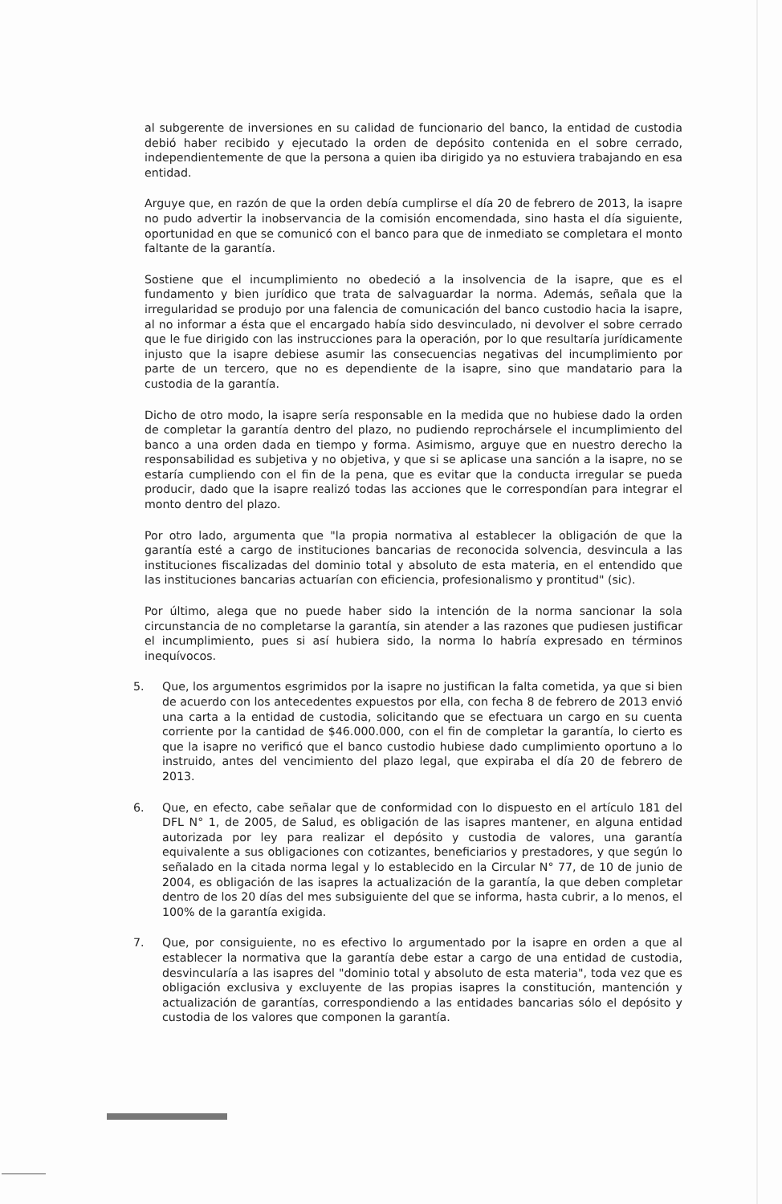al subgerente de inversiones en su calidad de funcionario del banco, la entidad de custodia debió haber recibido y ejecutado la orden de depósito contenida en el sobre cerrado, independientemente de que la persona a quien iba dirigido ya no estuviera trabajando en esa entidad.
Arguye que, en razón de que la orden debía cumplirse el día 20 de febrero de 2013, la isapre no pudo advertir la inobservancia de la comisión encomendada, sino hasta el día siguiente, oportunidad en que se comunicó con el banco para que de inmediato se completara el monto faltante de la garantía.
Sostiene que el incumplimiento no obedeció a la insolvencia de la isapre, que es el fundamento y bien jurídico que trata de salvaguardar la norma. Además, señala que la irregularidad se produjo por una falencia de comunicación del banco custodio hacia la isapre, al no informar a ésta que el encargado había sido desvinculado, ni devolver el sobre cerrado que le fue dirigido con las instrucciones para la operación, por lo que resultaría jurídicamente injusto que la isapre debiese asumir las consecuencias negativas del incumplimiento por parte de un tercero, que no es dependiente de la isapre, sino que mandatario para la custodia de la garantía.
Dicho de otro modo, la isapre sería responsable en la medida que no hubiese dado la orden de completar la garantía dentro del plazo, no pudiendo reprochársele el incumplimiento del banco a una orden dada en tiempo y forma. Asimismo, arguye que en nuestro derecho la responsabilidad es subjetiva y no objetiva, y que si se aplicase una sanción a la isapre, no se estaría cumpliendo con el fin de la pena, que es evitar que la conducta irregular se pueda producir, dado que la isapre realizó todas las acciones que le correspondían para integrar el monto dentro del plazo.
Por otro lado, argumenta que "la propia normativa al establecer la obligación de que la garantía esté a cargo de instituciones bancarias de reconocida solvencia, desvincula a las instituciones fiscalizadas del dominio total y absoluto de esta materia, en el entendido que las instituciones bancarias actuarían con eficiencia, profesionalismo y prontitud" (sic).
Por último, alega que no puede haber sido la intención de la norma sancionar la sola circunstancia de no completarse la garantía, sin atender a las razones que pudiesen justificar el incumplimiento, pues si así hubiera sido, la norma lo habría expresado en términos inequívocos.
5. Que, los argumentos esgrimidos por la isapre no justifican la falta cometida, ya que si bien de acuerdo con los antecedentes expuestos por ella, con fecha 8 de febrero de 2013 envió una carta a la entidad de custodia, solicitando que se efectuara un cargo en su cuenta corriente por la cantidad de $46.000.000, con el fin de completar la garantía, lo cierto es que la isapre no verificó que el banco custodio hubiese dado cumplimiento oportuno a lo instruido, antes del vencimiento del plazo legal, que expiraba el día 20 de febrero de 2013.
6. Que, en efecto, cabe señalar que de conformidad con lo dispuesto en el artículo 181 del DFL N° 1, de 2005, de Salud, es obligación de las isapres mantener, en alguna entidad autorizada por ley para realizar el depósito y custodia de valores, una garantía equivalente a sus obligaciones con cotizantes, beneficiarios y prestadores, y que según lo señalado en la citada norma legal y lo establecido en la Circular N° 77, de 10 de junio de 2004, es obligación de las isapres la actualización de la garantía, la que deben completar dentro de los 20 días del mes subsiguiente del que se informa, hasta cubrir, a lo menos, el 100% de la garantía exigida.
7. Que, por consiguiente, no es efectivo lo argumentado por la isapre en orden a que al establecer la normativa que la garantía debe estar a cargo de una entidad de custodia, desvincularía a las isapres del "dominio total y absoluto de esta materia", toda vez que es obligación exclusiva y excluyente de las propias isapres la constitución, mantención y actualización de garantías, correspondiendo a las entidades bancarias sólo el depósito y custodia de los valores que componen la garantía.